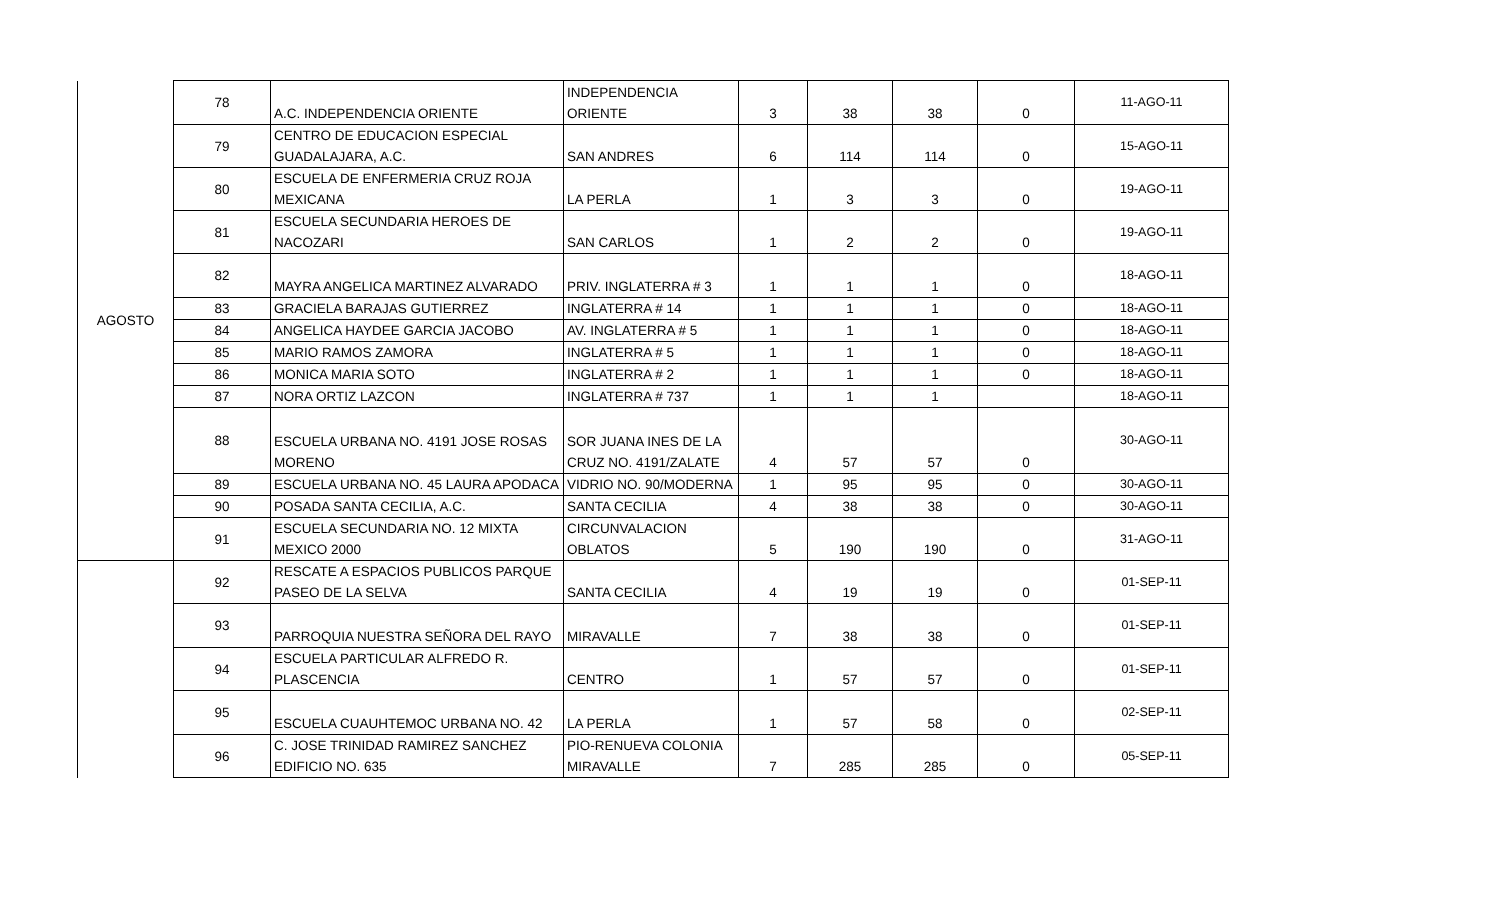| AGOSTO | 78 | A.C. INDEPENDENCIA ORIENTE | INDEPENDENCIA ORIENTE | 3 | 38 | 38 | 0 | 11-AGO-11 |
| | 79 | CENTRO DE EDUCACION ESPECIAL GUADALAJARA, A.C. | SAN ANDRES | 6 | 114 | 114 | 0 | 15-AGO-11 |
| | 80 | ESCUELA DE ENFERMERIA CRUZ ROJA MEXICANA | LA PERLA | 1 | 3 | 3 | 0 | 19-AGO-11 |
| | 81 | ESCUELA SECUNDARIA HEROES DE NACOZARI | SAN CARLOS | 1 | 2 | 2 | 0 | 19-AGO-11 |
| | 82 | MAYRA ANGELICA MARTINEZ ALVARADO | PRIV. INGLATERRA # 3 | 1 | 1 | 1 | 0 | 18-AGO-11 |
| | 83 | GRACIELA BARAJAS GUTIERREZ | INGLATERRA # 14 | 1 | 1 | 1 | 0 | 18-AGO-11 |
| | 84 | ANGELICA HAYDEE GARCIA JACOBO | AV. INGLATERRA # 5 | 1 | 1 | 1 | 0 | 18-AGO-11 |
| | 85 | MARIO RAMOS ZAMORA | INGLATERRA # 5 | 1 | 1 | 1 | 0 | 18-AGO-11 |
| | 86 | MONICA MARIA SOTO | INGLATERRA # 2 | 1 | 1 | 1 | 0 | 18-AGO-11 |
| | 87 | NORA ORTIZ LAZCON | INGLATERRA # 737 | 1 | 1 | 1 | | 18-AGO-11 |
| | 88 | ESCUELA URBANA NO. 4191 JOSE ROSAS MORENO | SOR JUANA INES DE LA CRUZ NO. 4191/ZALATE | 4 | 57 | 57 | 0 | 30-AGO-11 |
| | 89 | ESCUELA URBANA NO. 45 LAURA APODACA | VIDRIO NO. 90/MODERNA | 1 | 95 | 95 | 0 | 30-AGO-11 |
| | 90 | POSADA SANTA CECILIA, A.C. | SANTA CECILIA | 4 | 38 | 38 | 0 | 30-AGO-11 |
| | 91 | ESCUELA SECUNDARIA NO. 12 MIXTA MEXICO 2000 | CIRCUNVALACION OBLATOS | 5 | 190 | 190 | 0 | 31-AGO-11 |
| | 92 | RESCATE A ESPACIOS PUBLICOS PARQUE PASEO DE LA SELVA | SANTA CECILIA | 4 | 19 | 19 | 0 | 01-SEP-11 |
| | 93 | PARROQUIA NUESTRA SEÑORA DEL RAYO | MIRAVALLE | 7 | 38 | 38 | 0 | 01-SEP-11 |
| | 94 | ESCUELA PARTICULAR ALFREDO R. PLASCENCIA | CENTRO | 1 | 57 | 57 | 0 | 01-SEP-11 |
| | 95 | ESCUELA CUAUHTEMOC URBANA NO. 42 | LA PERLA | 1 | 57 | 58 | 0 | 02-SEP-11 |
| | 96 | C. JOSE TRINIDAD RAMIREZ SANCHEZ EDIFICIO NO. 635 | PIO-RENUEVA COLONIA MIRAVALLE | 7 | 285 | 285 | 0 | 05-SEP-11 |